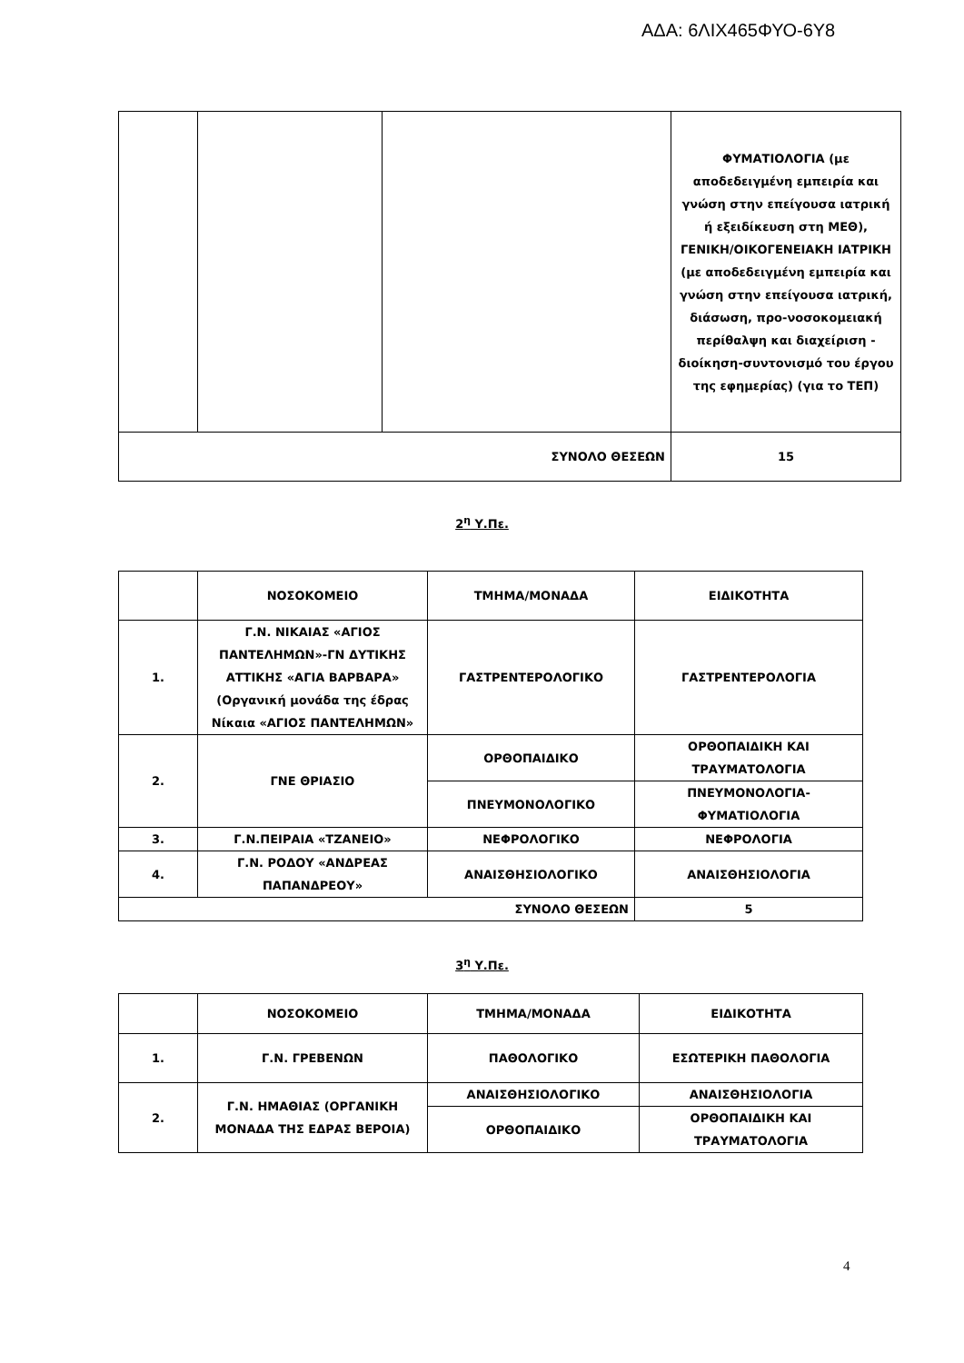ΑΔΑ: 6ΛΙΧ465ΦΥΟ-6Υ8
| | | | ΦΥΜΑΤΙΟΛΟΓΙΑ (με αποδεδειγμένη εμπειρία και γνώση στην επείγουσα ιατρική ή εξειδίκευση στη ΜΕΘ), ΓΕΝΙΚΗ/ΟΙΚΟΓΕΝΕΙΑΚΗ ΙΑΤΡΙΚΗ (με αποδεδειγμένη εμπειρία και γνώση στην επείγουσα ιατρική, διάσωση, προ-νοσοκομειακή περίθαλψη και διαχείριση - διοίκηση-συντονισμό του έργου της εφημερίας) (για το ΤΕΠ) |
| ΣΥΝΟΛΟ ΘΕΣΕΩΝ | | | 15 |
2<sup>η</sup> Υ.Πε.
| | ΝΟΣΟΚΟΜΕΙΟ | ΤΜΗΜΑ/ΜΟΝΑΔΑ | ΕΙΔΙΚΟΤΗΤΑ |
| 1. | Γ.Ν. ΝΙΚΑΙΑΣ «ΑΓΙΟΣ ΠΑΝΤΕΛΗΜΩΝ»-ΓΝ ΔΥΤΙΚΗΣ ΑΤΤΙΚΗΣ «ΑΓΙΑ ΒΑΡΒΑΡΑ» (Οργανική μονάδα της έδρας Νίκαια «ΑΓΙΟΣ ΠΑΝΤΕΛΗΜΩΝ» | ΓΑΣΤΡΕΝΤΕΡΟΛΟΓΙΚΟ | ΓΑΣΤΡΕΝΤΕΡΟΛΟΓΙΑ |
| 2. | ΓΝΕ ΘΡΙΑΣΙΟ | ΟΡΘΟΠΑΙΔΙΚΟ | ΟΡΘΟΠΑΙΔΙΚΗ ΚΑΙ ΤΡΑΥΜΑΤΟΛΟΓΙΑ |
| | | ΠΝΕΥΜΟΝΟΛΟΓΙΚΟ | ΠΝΕΥΜΟΝΟΛΟΓΙΑ-ΦΥΜΑΤΙΟΛΟΓΙΑ |
| 3. | Γ.Ν.ΠΕΙΡΑΙΑ «ΤΖΑΝΕΙΟ» | ΝΕΦΡΟΛΟΓΙΚΟ | ΝΕΦΡΟΛΟΓΙΑ |
| 4. | Γ.Ν. ΡΟΔΟΥ «ΑΝΔΡΕΑΣ ΠΑΠΑΝΔΡΕΟΥ» | ΑΝΑΙΣΘΗΣΙΟΛΟΓΙΚΟ | ΑΝΑΙΣΘΗΣΙΟΛΟΓΙΑ |
| ΣΥΝΟΛΟ ΘΕΣΕΩΝ | | | 5 |
3<sup>η</sup> Υ.Πε.
| | ΝΟΣΟΚΟΜΕΙΟ | ΤΜΗΜΑ/ΜΟΝΑΔΑ | ΕΙΔΙΚΟΤΗΤΑ |
| 1. | Γ.Ν. ΓΡΕΒΕΝΩΝ | ΠΑΘΟΛΟΓΙΚΟ | ΕΣΩΤΕΡΙΚΗ ΠΑΘΟΛΟΓΙΑ |
| 2. | Γ.Ν. ΗΜΑΘΙΑΣ (ΟΡΓΑΝΙΚΗ ΜΟΝΑΔΑ ΤΗΣ ΕΔΡΑΣ ΒΕΡΟΙΑ) | ΑΝΑΙΣΘΗΣΙΟΛΟΓΙΚΟ | ΑΝΑΙΣΘΗΣΙΟΛΟΓΙΑ |
| | | ΟΡΘΟΠΑΙΔΙΚΟ | ΟΡΘΟΠΑΙΔΙΚΗ ΚΑΙ ΤΡΑΥΜΑΤΟΛΟΓΙΑ |
4